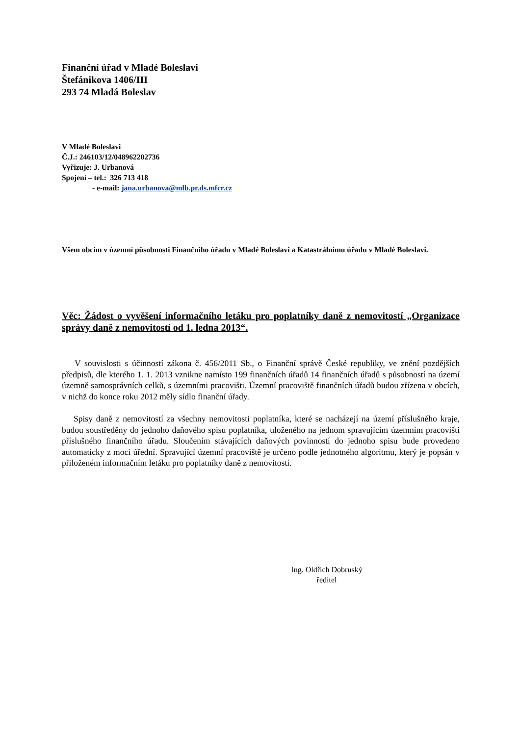Finanční úřad v Mladé Boleslavi
Štefánikova 1406/III
293 74 Mladá Boleslav
V Mladé Boleslavi
Č.J.: 246103/12/048962202736
Vyřizuje: J. Urbanová
Spojení – tel.: 326 713 418
- e-mail: jana.urbanova@mlb.pr.ds.mfcr.cz
Všem obcím v územní působnosti Finančního úřadu v Mladé Boleslavi a Katastrálnímu úřadu v Mladé Boleslavi.
Věc: Žádost o vyvěšení informačního letáku pro poplatníky daně z nemovitostí „Organizace správy daně z nemovitostí od 1. ledna 2013“.
V souvislosti s účinností zákona č. 456/2011 Sb., o Finanční správě České republiky, ve znění pozdějších předpisů, dle kterého 1. 1. 2013 vznikne namísto 199 finančních úřadů 14 finančních úřadů s působností na území územně samosprávních celků, s územními pracovišti. Územní pracoviště finančních úřadů budou zřízena v obcích, v nichž do konce roku 2012 měly sídlo finanční úřady.
Spisy daně z nemovitostí za všechny nemovitosti poplatníka, které se nacházejí na území příslušného kraje, budou soustředěny do jednoho daňového spisu poplatníka, uloženého na jednom spravujícím územním pracovišti příslušného finančního úřadu. Sloučením stávajících daňových povinností do jednoho spisu bude provedeno automaticky z moci úřední. Spravující územní pracoviště je určeno podle jednotného algoritmu, který je popsán v přiloženém informačním letáku pro poplatníky daně z nemovitostí.
Ing. Oldřich Dobruský
ředitel